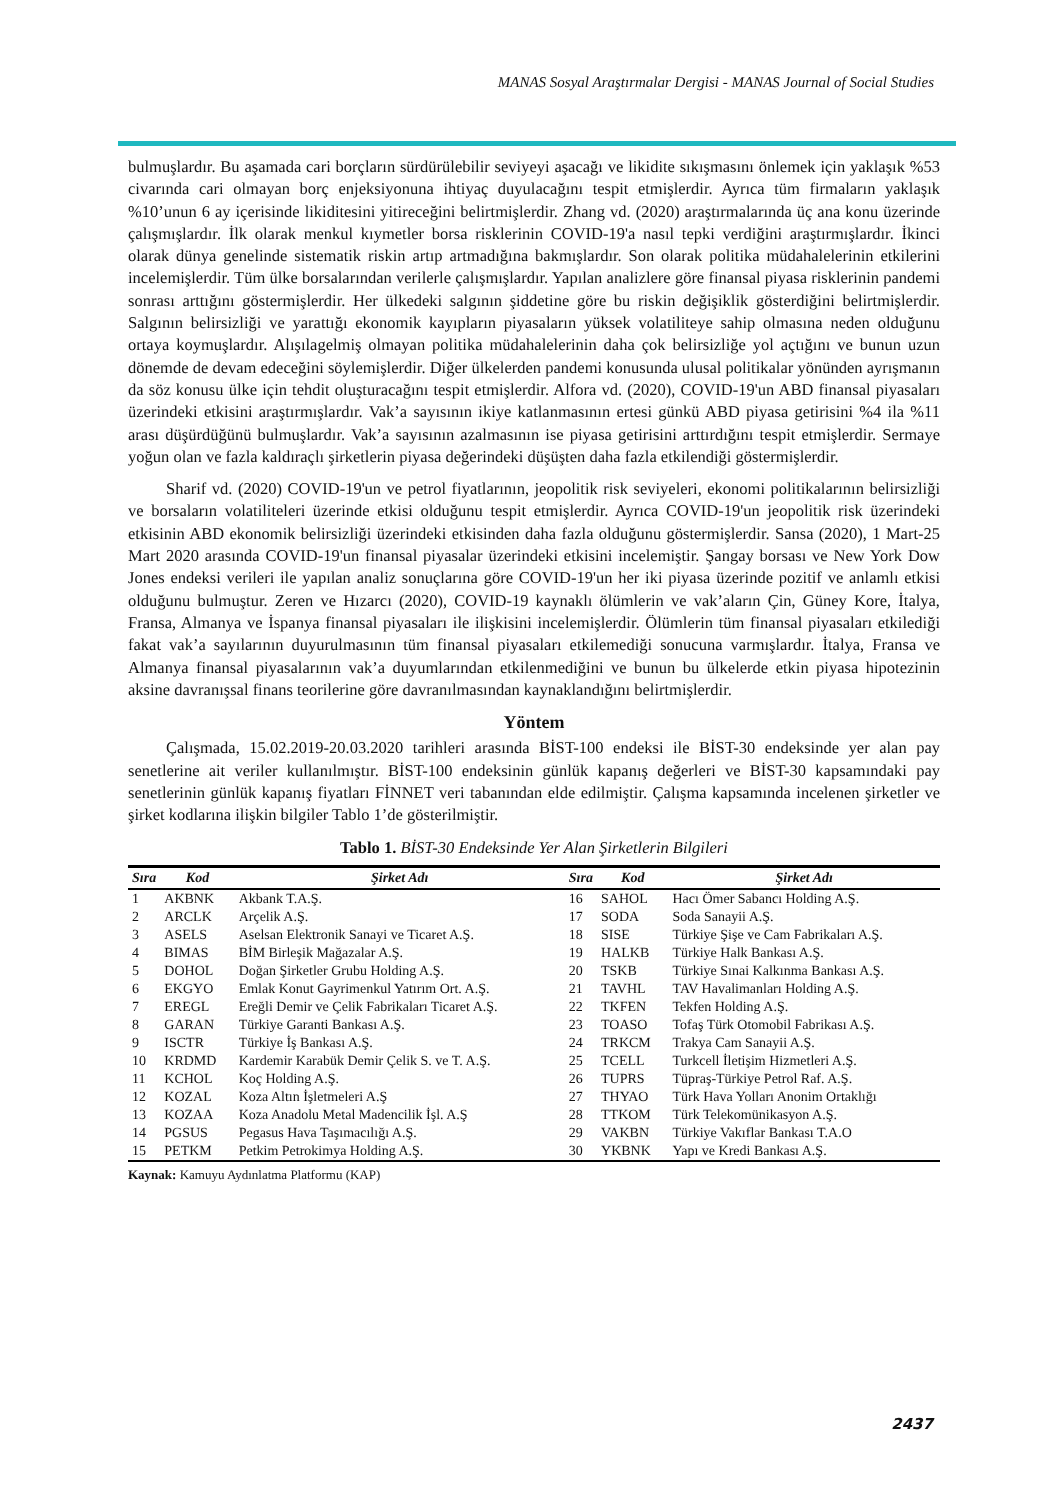MANAS Sosyal Araştırmalar Dergisi - MANAS Journal of Social Studies
bulmuşlardır. Bu aşamada cari borçların sürdürülebilir seviyeyi aşacağı ve likidite sıkışmasını önlemek için yaklaşık %53 civarında cari olmayan borç enjeksiyonuna ihtiyaç duyulacağını tespit etmişlerdir. Ayrıca tüm firmaların yaklaşık %10’unun 6 ay içerisinde likiditesini yitireceğini belirtmişlerdir. Zhang vd. (2020) araştırmalarında üç ana konu üzerinde çalışmışlardır. İlk olarak menkul kıymetler borsa risklerinin COVID-19'a nasıl tepki verdiğini araştırmışlardır. İkinci olarak dünya genelinde sistematik riskin artıp artmadığına bakmışlardır. Son olarak politika müdahalelerinin etkilerini incelemişlerdir. Tüm ülke borsalarından verilerle çalışmışlardır. Yapılan analizlere göre finansal piyasa risklerinin pandemi sonrası arttığını göstermişlerdir. Her ülkedeki salgının şiddetine göre bu riskin değişiklik gösterdiğini belirtmişlerdir. Salgının belirsizliği ve yarattığı ekonomik kayıpların piyasaların yüksek volatiliteye sahip olmasına neden olduğunu ortaya koymuşlardır. Alışılagelmiş olmayan politika müdahalelerinin daha çok belirsizliğe yol açtığını ve bunun uzun dönemde de devam edeceğini söylemişlerdir. Diğer ülkelerden pandemi konusunda ulusal politikalar yönünden ayrışmanın da söz konusu ülke için tehdit oluşturacağını tespit etmişlerdir. Alfora vd. (2020), COVID-19'un ABD finansal piyasaları üzerindeki etkisini araştırmışlardır. Vak’a sayısının ikiye katlanmasının ertesi günkü ABD piyasa getirisini %4 ila %11 arası düşürdüğünü bulmuşlardır. Vak’a sayısının azalmasının ise piyasa getirisini arttırdığını tespit etmişlerdir. Sermaye yoğun olan ve fazla kaldıraçlı şirketlerin piyasa değerindeki düşüşten daha fazla etkilendiği göstermişlerdir.
Sharif vd. (2020) COVID-19'un ve petrol fiyatlarının, jeopolitik risk seviyeleri, ekonomi politikalarının belirsizliği ve borsaların volatiliteleri üzerinde etkisi olduğunu tespit etmişlerdir. Ayrıca COVID-19'un jeopolitik risk üzerindeki etkisinin ABD ekonomik belirsizliği üzerindeki etkisinden daha fazla olduğunu göstermişlerdir. Sansa (2020), 1 Mart-25 Mart 2020 arasında COVID-19'un finansal piyasalar üzerindeki etkisini incelemiştir. Şangay borsası ve New York Dow Jones endeksi verileri ile yapılan analiz sonuçlarına göre COVID-19'un her iki piyasa üzerinde pozitif ve anlamlı etkisi olduğunu bulmuştur. Zeren ve Hızarcı (2020), COVID-19 kaynaklı ölümlerin ve vak’aların Çin, Güney Kore, İtalya, Fransa, Almanya ve İspanya finansal piyasaları ile ilişkisini incelemişlerdir. Ölümlerin tüm finansal piyasaları etkilediği fakat vak’a sayılarının duyurulmasının tüm finansal piyasaları etkilemediği sonucuna varmışlardır. İtalya, Fransa ve Almanya finansal piyasalarının vak’a duyumlarından etkilenmediğini ve bunun bu ülkelerde etkin piyasa hipotezinin aksine davranışsal finans teorilerine göre davranılmasından kaynaklandığını belirtmişlerdir.
Yöntem
Çalışmada, 15.02.2019-20.03.2020 tarihleri arasında BİST-100 endeksi ile BİST-30 endeksinde yer alan pay senetlerine ait veriler kullanılmıştır. BİST-100 endeksinin günlük kapanış değerleri ve BİST-30 kapsamındaki pay senetlerinin günlük kapanış fiyatları FİNNET veri tabanından elde edilmiştir. Çalışma kapsamında incelenen şirketler ve şirket kodlarına ilişkin bilgiler Tablo 1’de gösterilmiştir.
Tablo 1. BİST-30 Endeksinde Yer Alan Şirketlerin Bilgileri
| Sıra | Kod | Şirket Adı | Sıra | Kod | Şirket Adı |
| --- | --- | --- | --- | --- | --- |
| 1 | AKBNK | Akbank T.A.Ş. | 16 | SAHOL | Hacı Ömer Sabancı Holding A.Ş. |
| 2 | ARCLK | Arçelik A.Ş. | 17 | SODA | Soda Sanayii A.Ş. |
| 3 | ASELS | Aselsan Elektronik Sanayi ve Ticaret A.Ş. | 18 | SISE | Türkiye Şişe ve Cam Fabrikaları A.Ş. |
| 4 | BIMAS | BİM Birleşik Mağazalar A.Ş. | 19 | HALKB | Türkiye Halk Bankası A.Ş. |
| 5 | DOHOL | Doğan Şirketler Grubu Holding A.Ş. | 20 | TSKB | Türkiye Sınai Kalkınma Bankası A.Ş. |
| 6 | EKGYO | Emlak Konut Gayrimenkul Yatırım Ort. A.Ş. | 21 | TAVHL | TAV Havalimanları Holding A.Ş. |
| 7 | EREGL | Ereğli Demir ve Çelik Fabrikaları Ticaret A.Ş. | 22 | TKFEN | Tekfen Holding A.Ş. |
| 8 | GARAN | Türkiye Garanti Bankası A.Ş. | 23 | TOASO | Tofaş Türk Otomobil Fabrikası A.Ş. |
| 9 | ISCTR | Türkiye İş Bankası A.Ş. | 24 | TRKCM | Trakya Cam Sanayii A.Ş. |
| 10 | KRDMD | Kardemir Karabük Demir Çelik S. ve T. A.Ş. | 25 | TCELL | Turkcell İletişim Hizmetleri A.Ş. |
| 11 | KCHOL | Koç Holding A.Ş. | 26 | TUPRS | Tüpraş-Türkiye Petrol Raf. A.Ş. |
| 12 | KOZAL | Koza Altın İşletmeleri A.Ş | 27 | THYAO | Türk Hava Yolları Anonim Ortaklığı |
| 13 | KOZAA | Koza Anadolu Metal Madencilik İşl. A.Ş | 28 | TTKOM | Türk Telekomünikasyon A.Ş. |
| 14 | PGSUS | Pegasus Hava Taşımacılığı A.Ş. | 29 | VAKBN | Türkiye Vakıflar Bankası T.A.O |
| 15 | PETKM | Petkim Petrokimya Holding A.Ş. | 30 | YKBNK | Yapı ve Kredi Bankası A.Ş. |
Kaynak: Kamuyu Aydınlatma Platformu (KAP)
2437